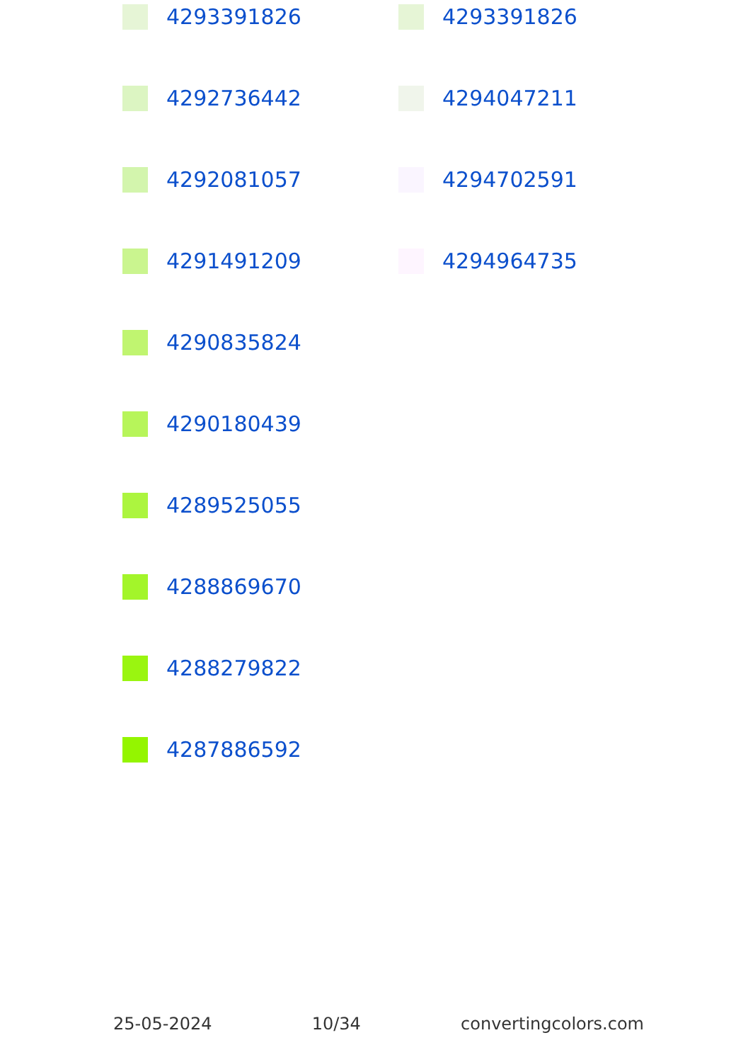4293391826
4292736442
4292081057
4291491209
4290835824
4290180439
4289525055
4288869670
4288279822
4287886592
4293391826
4294047211
4294702591
4294964735
25-05-2024 10/34 convertingcolors.com